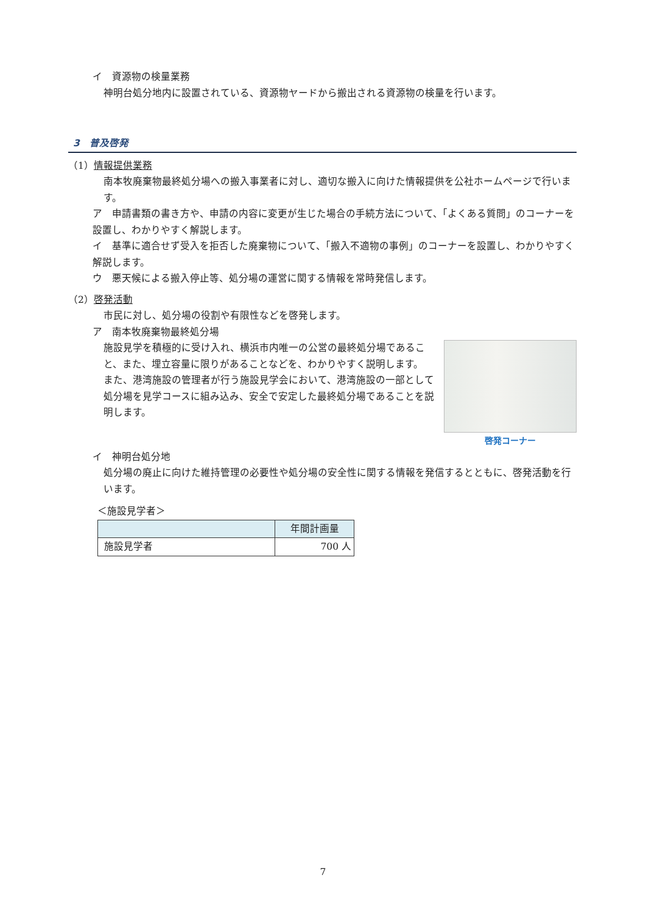イ　資源物の検量業務
神明台処分地内に設置されている、資源物ヤードから搬出される資源物の検量を行います。
3　普及啓発
（1）情報提供業務
南本牧廃棄物最終処分場への搬入事業者に対し、適切な搬入に向けた情報提供を公社ホームページで行います。
ア　申請書類の書き方や、申請の内容に変更が生じた場合の手続方法について、「よくある質問」のコーナーを設置し、わかりやすく解説します。
イ　基準に適合せず受入を拒否した廃棄物について、「搬入不適物の事例」のコーナーを設置し、わかりやすく解説します。
ウ　悪天候による搬入停止等、処分場の運営に関する情報を常時発信します。
（2）啓発活動
市民に対し、処分場の役割や有限性などを啓発します。
ア　南本牧廃棄物最終処分場
啓発コーナー
施設見学を積極的に受け入れ、横浜市内唯一の公営の最終処分場であること、また、埋立容量に限りがあることなどを、わかりやすく説明します。
また、港湾施設の管理者が行う施設見学会において、港湾施設の一部として処分場を見学コースに組み込み、安全で安定した最終処分場であることを説明します。
イ　神明台処分地
処分場の廃止に向けた維持管理の必要性や処分場の安全性に関する情報を発信するとともに、啓発活動を行います。
＜施設見学者＞
| | 年間計画量 |
| --- | --- |
| 施設見学者 | 700 人 |
7